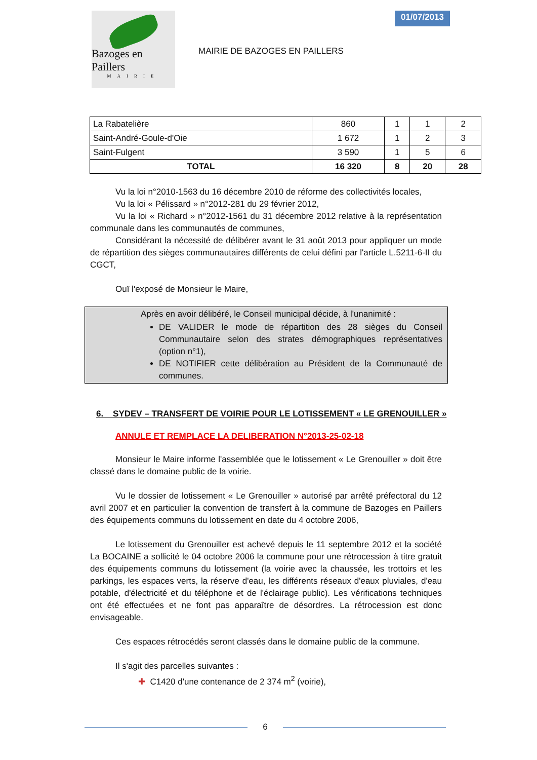Bazoges en Paillers
MAIRIE
MAIRIE DE BAZOGES EN PAILLERS
01/07/2013
| La Rabatelière | 860 | 1 | 1 | 2 |
| Saint-André-Goule-d'Oie | 1 672 | 1 | 2 | 3 |
| Saint-Fulgent | 3 590 | 1 | 5 | 6 |
| TOTAL | 16 320 | 8 | 20 | 28 |
Vu la loi n°2010-1563 du 16 décembre 2010 de réforme des collectivités locales,
Vu la loi « Pélissard » n°2012-281 du 29 février 2012,
Vu la loi « Richard » n°2012-1561 du 31 décembre 2012 relative à la représentation communale dans les communautés de communes,
Considérant la nécessité de délibérer avant le 31 août 2013 pour appliquer un mode de répartition des sièges communautaires différents de celui défini par l'article L.5211-6-II du CGCT,
Ouï l'exposé de Monsieur le Maire,
Après en avoir délibéré, le Conseil municipal décide, à l'unanimité :
DE VALIDER le mode de répartition des 28 sièges du Conseil Communautaire selon des strates démographiques représentatives (option n°1),
DE NOTIFIER cette délibération au Président de la Communauté de communes.
6. SYDEV – TRANSFERT DE VOIRIE POUR LE LOTISSEMENT « LE GRENOUILLER »
ANNULE ET REMPLACE LA DELIBERATION N°2013-25-02-18
Monsieur le Maire informe l'assemblée que le lotissement « Le Grenouiller » doit être classé dans le domaine public de la voirie.
Vu le dossier de lotissement « Le Grenouiller » autorisé par arrêté préfectoral du 12 avril 2007 et en particulier la convention de transfert à la commune de Bazoges en Paillers des équipements communs du lotissement en date du 4 octobre 2006,
Le lotissement du Grenouiller est achevé depuis le 11 septembre 2012 et la société La BOCAINE a sollicité le 04 octobre 2006 la commune pour une rétrocession à titre gratuit des équipements communs du lotissement (la voirie avec la chaussée, les trottoirs et les parkings, les espaces verts, la réserve d'eau, les différents réseaux d'eaux pluviales, d'eau potable, d'électricité et du téléphone et de l'éclairage public). Les vérifications techniques ont été effectuées et ne font pas apparaître de désordres. La rétrocession est donc envisageable.
Ces espaces rétrocédés seront classés dans le domaine public de la commune.
Il s'agit des parcelles suivantes :
✚ C1420 d'une contenance de 2 374 m<sup>2</sup> (voirie),
6